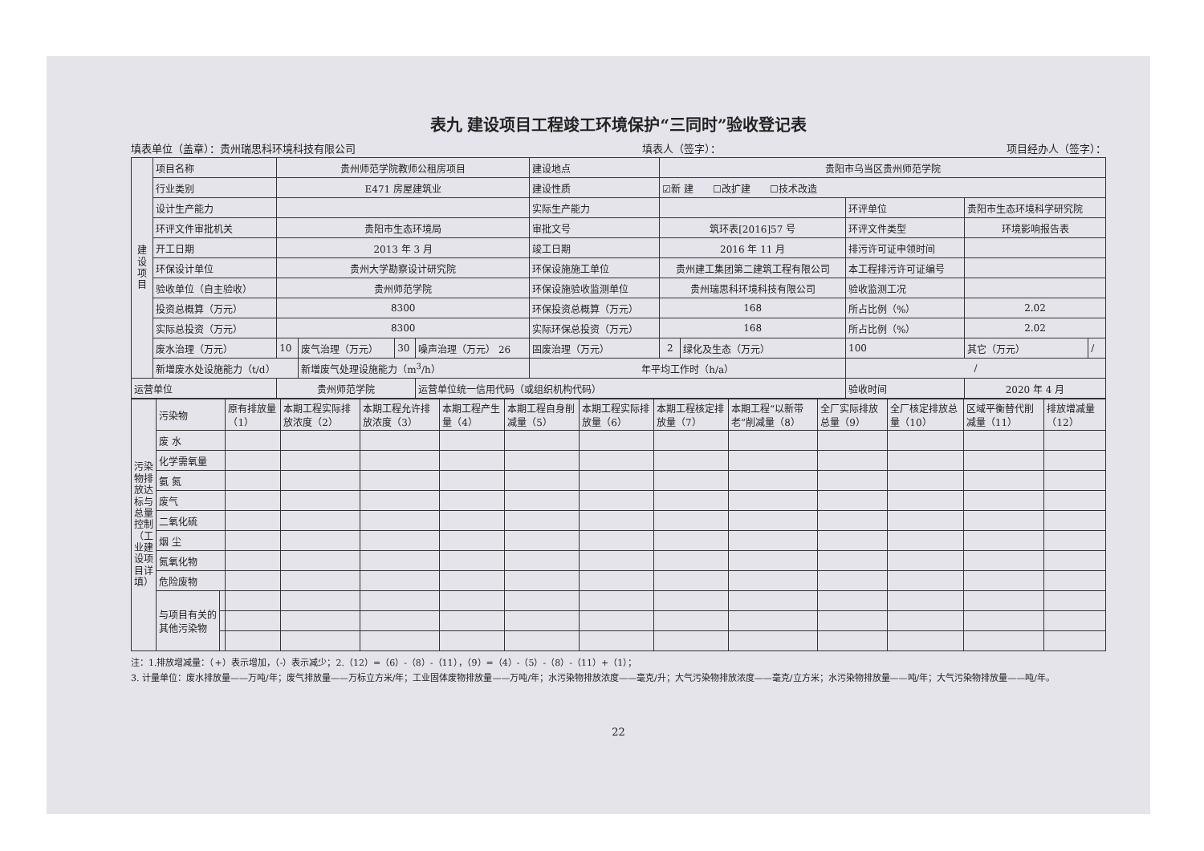表九 建设项目工程竣工环境保护“三同时”验收登记表
填表单位（盖章）：贵州瑞思科环境科技有限公司 填表人（签字）： 项目经办人（签字）：
| 建设项目 | 项目名称 | 贵州师范学院教师公租房项目 | | | | 建设地点 | 贵阳市乌当区贵州师范学院 | | | | |
| | 行业类别 | E471 房屋建筑业 | | | | 建设性质 | ☑新 建 ☐改扩建 ☐技术改造 | | | | |
| | 设计生产能力 | | | | | 实际生产能力 | | | 环评单位 | 贵阳市生态环境科学研究院 | |
| | 环评文件审批机关 | 贵阳市生态环境局 | | | | 审批文号 | 筑环表[2016]57 号 | | 环评文件类型 | 环境影响报告表 | |
| | 开工日期 | 2013 年 3 月 | | | | 竣工日期 | 2016 年 11 月 | | 排污许可证申领时间 | | |
| | 环保设计单位 | 贵州大学勘察设计研究院 | | | | 环保设施施工单位 | 贵州建工集团第二建筑工程有限公司 | | 本工程排污许可证编号 | | |
| | 验收单位（自主验收） | 贵州师范学院 | | | | 环保设施验收监测单位 | 贵州瑞思科环境科技有限公司 | | 验收监测工况 | | |
| | 投资总概算（万元） | 8300 | | | | 环保投资总概算（万元） | 168 | | 所占比例（%） | 2.02 | |
| | 实际总投资（万元） | 8300 | | | | 实际环保总投资（万元） | 168 | | 所占比例（%） | 2.02 | |
| | 废水治理（万元） | 10 | 废气治理（万元） | 30 | 噪声治理（万元） 26 | 固废治理（万元） | 2 | 绿化及生态（万元） | 100 | 其它（万元） | / |
| | 新增废水处设施能力（t/d） | | 新增废气处理设施能力（m<sup>3</sup>/h） | | | 年平均工作时（h/a） | | | / | | |
| 运营单位 | | 贵州师范学院 | | | 运营单位统一信用代码（或组织机构代码） | | | | 验收时间 | 2020 年 4 月 | |
| 污染物排放达标与总量控制（工业建设项目详填） | 污染物 | | 原有排放量（1） | 本期工程实际排放浓度（2） | 本期工程允许排放浓度（3） | 本期工程产生量（4） | 本期工程自身削减量（5） | 本期工程实际排放量（6） | 本期工程核定排放量（7） | 本期工程“以新带老”削减量（8） | 全厂实际排放总量（9） | 全厂核定排放总量（10） | 区域平衡替代削减量（11） | 排放增减量（12） |
| | 废 水 | | | | | | | | | | | | | |
| | 化学需氧量 | | | | | | | | | | | | | |
| | 氨 氮 | | | | | | | | | | | | | |
| | 废气 | | | | | | | | | | | | | |
| | 二氧化硫 | | | | | | | | | | | | | |
| | 烟 尘 | | | | | | | | | | | | | |
| | 氮氧化物 | | | | | | | | | | | | | |
| | 危险废物 | | | | | | | | | | | | | |
| | 与项目有关的其他污染物 | | | | | | | | | | | | | |
注：1.排放增减量：（+）表示增加，（-）表示减少；2.（12）=（6）-（8）-（11），（9）=（4）-（5）-（8）-（11）+（1）；
3. 计量单位：废水排放量——万吨/年；废气排放量——万标立方米/年；工业固体废物排放量——万吨/年；水污染物排放浓度——毫克/升；大气污染物排放浓度——毫克/立方米；水污染物排放量——吨/年；大气污染物排放量——吨/年。
22